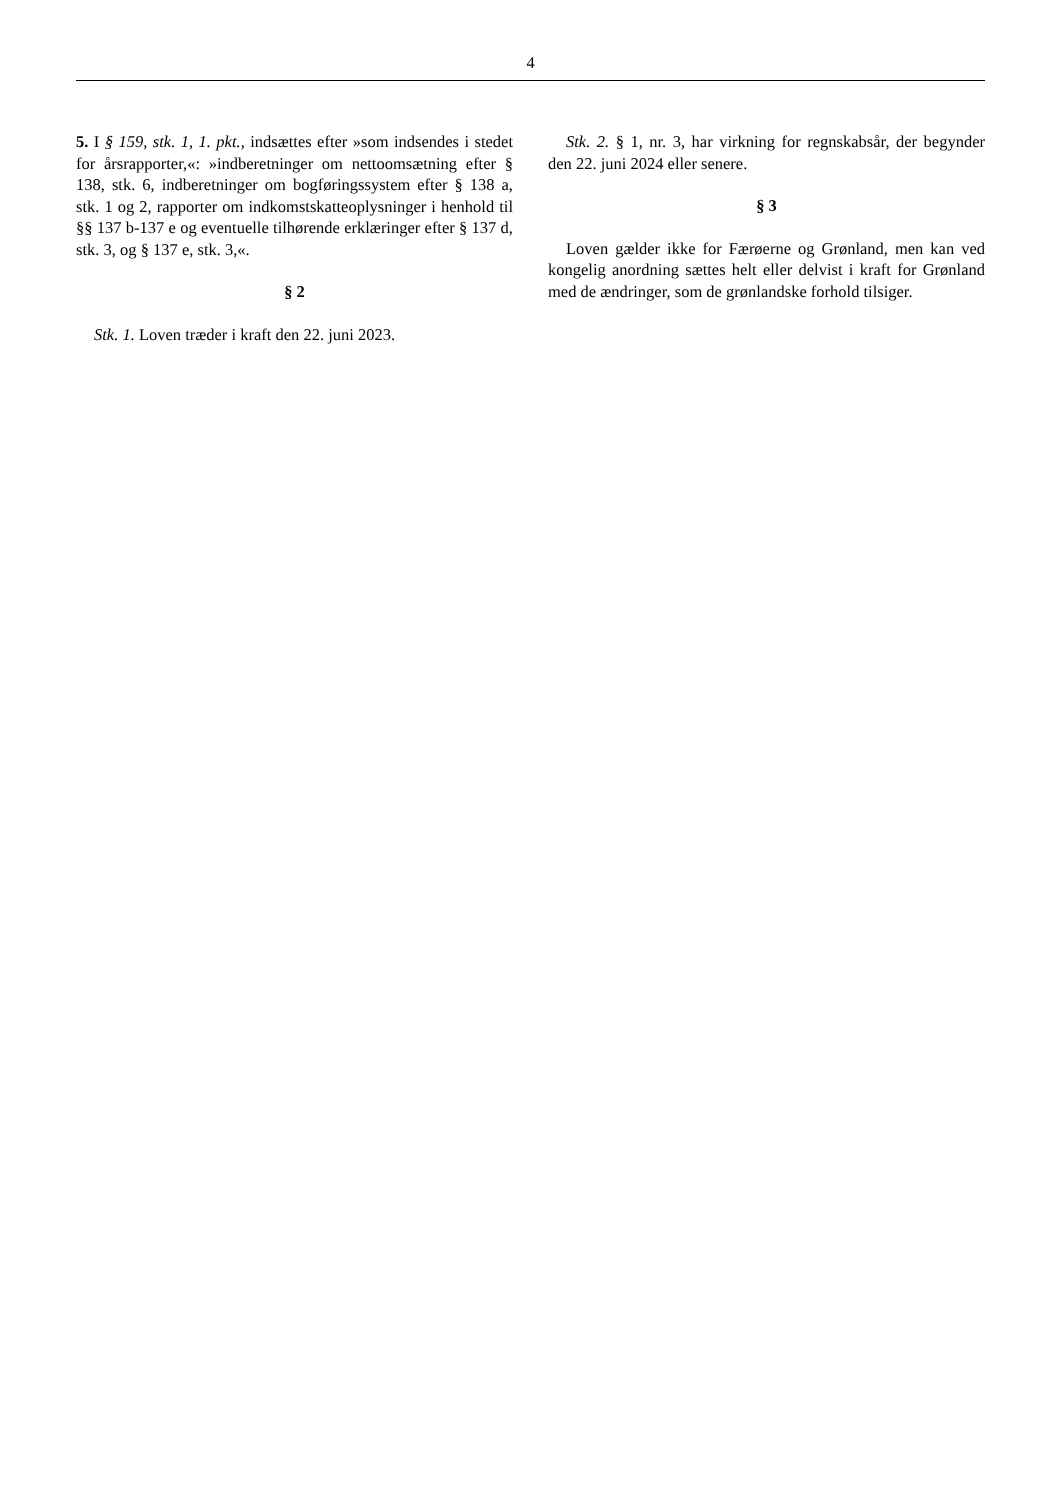4
5. I § 159, stk. 1, 1. pkt., indsættes efter »som indsendes i stedet for årsrapporter,«: »indberetninger om nettoomsætning efter § 138, stk. 6, indberetninger om bogføringssystem efter § 138 a, stk. 1 og 2, rapporter om indkomstskatteoplysninger i henhold til §§ 137 b-137 e og eventuelle tilhørende erklæringer efter § 137 d, stk. 3, og § 137 e, stk. 3,«.
§ 2
Stk. 1. Loven træder i kraft den 22. juni 2023.
Stk. 2. § 1, nr. 3, har virkning for regnskabsår, der begynder den 22. juni 2024 eller senere.
§ 3
Loven gælder ikke for Færøerne og Grønland, men kan ved kongelig anordning sættes helt eller delvist i kraft for Grønland med de ændringer, som de grønlandske forhold tilsiger.